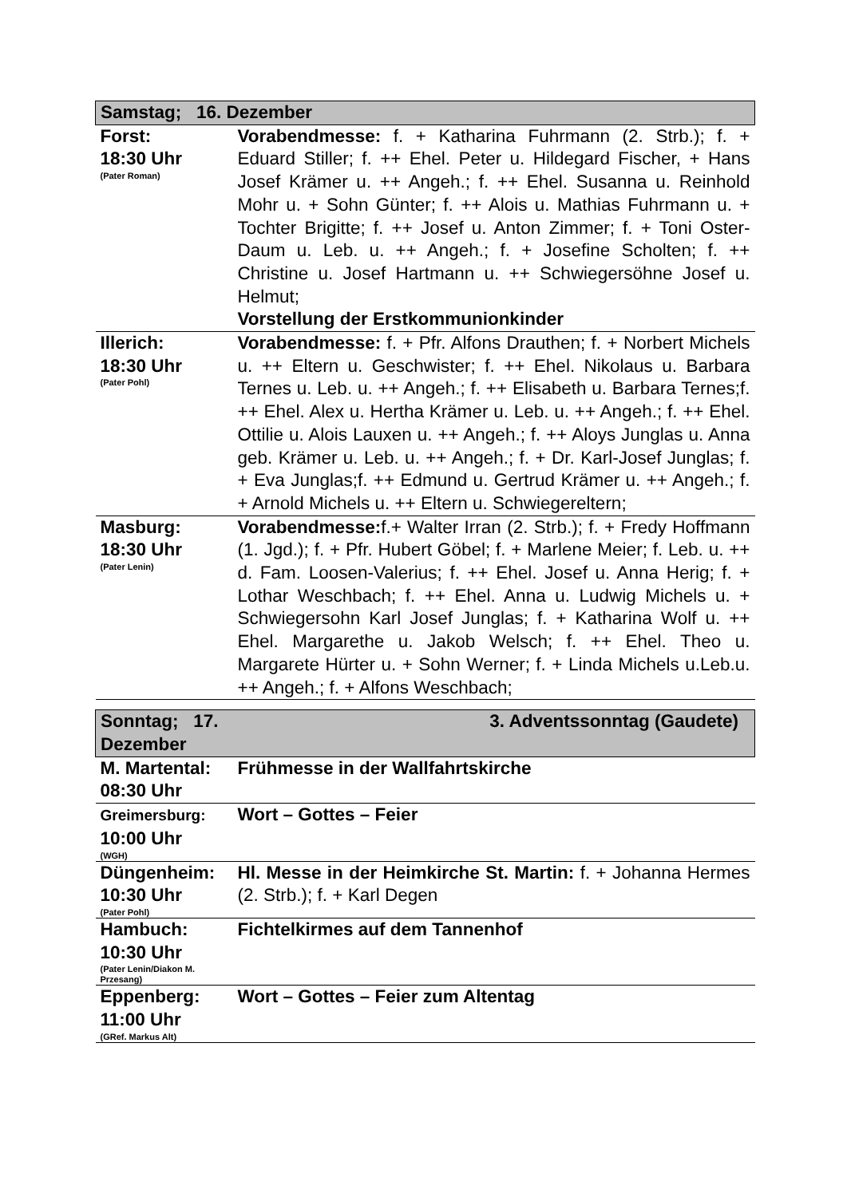| Samstag; 16. Dezember | |
| Forst: 18:30 Uhr (Pater Roman) | Vorabendmesse: f. + Katharina Fuhrmann (2. Strb.); f. + Eduard Stiller; f. ++ Ehel. Peter u. Hildegard Fischer, + Hans Josef Krämer u. ++ Angeh.; f. ++ Ehel. Susanna u. Reinhold Mohr u. + Sohn Günter; f. ++ Alois u. Mathias Fuhrmann u. + Tochter Brigitte; f. ++ Josef u. Anton Zimmer; f. + Toni Oster-Daum u. Leb. u. ++ Angeh.; f. + Josefine Scholten; f. ++ Christine u. Josef Hartmann u. ++ Schwiegersöhne Josef u. Helmut; Vorstellung der Erstkommunionkinder |
| Illerich: 18:30 Uhr (Pater Pohl) | Vorabendmesse: f. + Pfr. Alfons Drauthen; f. + Norbert Michels u. ++ Eltern u. Geschwister; f. ++ Ehel. Nikolaus u. Barbara Ternes u. Leb. u. ++ Angeh.; f. ++ Elisabeth u. Barbara Ternes;f. ++ Ehel. Alex u. Hertha Krämer u. Leb. u. ++ Angeh.; f. ++ Ehel. Ottilie u. Alois Lauxen u. ++ Angeh.; f. ++ Aloys Junglas u. Anna geb. Krämer u. Leb. u. ++ Angeh.; f. + Dr. Karl-Josef Junglas; f. + Eva Junglas;f. ++ Edmund u. Gertrud Krämer u. ++ Angeh.; f. + Arnold Michels u. ++ Eltern u. Schwiegereltern; |
| Masburg: 18:30 Uhr (Pater Lenin) | Vorabendmesse: f.+ Walter Irran (2. Strb.); f. + Fredy Hoffmann (1. Jgd.); f. + Pfr. Hubert Göbel; f. + Marlene Meier; f. Leb. u. ++ d. Fam. Loosen-Valerius; f. ++ Ehel. Josef u. Anna Herig; f. + Lothar Weschbach; f. ++ Ehel. Anna u. Ludwig Michels u. + Schwiegersohn Karl Josef Junglas; f. + Katharina Wolf u. ++ Ehel. Margarethe u. Jakob Welsch; f. ++ Ehel. Theo u. Margarete Hürter u. + Sohn Werner; f. + Linda Michels u.Leb.u. ++ Angeh.; f. + Alfons Weschbach; |
| Sonntag; 17. Dezember | 3. Adventssonntag (Gaudete) |
| M. Martental: 08:30 Uhr | Frühmesse in der Wallfahrtskirche |
| Greimersburg: 10:00 Uhr (WGH) | Wort – Gottes – Feier |
| Düngenheim: 10:30 Uhr (Pater Pohl) | Hl. Messe in der Heimkirche St. Martin: f. + Johanna Hermes (2. Strb.); f. + Karl Degen |
| Hambuch: 10:30 Uhr (Pater Lenin/Diakon M. Przesang) | Fichtelkirmes auf dem Tannenhof |
| Eppenberg: 11:00 Uhr (GRef. Markus Alt) | Wort – Gottes – Feier zum Altentag |